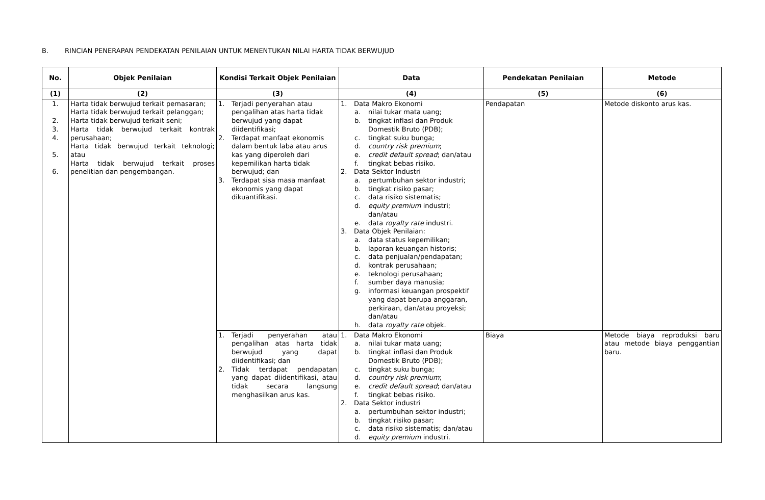B. RINCIAN PENERAPAN PENDEKATAN PENILAIAN UNTUK MENENTUKAN NILAI HARTA TIDAK BERWUJUD
| No. | Objek Penilaian | Kondisi Terkait Objek Penilaian | Data | Pendekatan Penilaian | Metode |
| --- | --- | --- | --- | --- | --- |
| (1) | (2) | (3) | (4) | (5) | (6) |
| 1. 2. 3. 4. 5. 6. | Harta tidak berwujud terkait pemasaran; Harta tidak berwujud terkait pelanggan; Harta tidak berwujud terkait seni; Harta tidak berwujud terkait kontrak perusahaan; Harta tidak berwujud terkait teknologi; atau Harta tidak berwujud terkait proses penelitian dan pengembangan. | 1. Terjadi penyerahan atau pengalihan atas harta tidak berwujud yang dapat diidentifikasi; 2. Terdapat manfaat ekonomis dalam bentuk laba atau arus kas yang diperoleh dari kepemilikan harta tidak berwujud; dan 3. Terdapat sisa masa manfaat ekonomis yang dapat dikuantifikasi. | 1. Data Makro Ekonomi a. nilai tukar mata uang; b. tingkat inflasi dan Produk Domestik Bruto (PDB); c. tingkat suku bunga; d. country risk premium ; e. credit default spread ; dan/atau f. tingkat bebas risiko. 2. Data Sektor Industri a. pertumbuhan sektor industri; b. tingkat risiko pasar; c. data risiko sistematis; d. equity premium industri; dan/atau e. data royalty rate industri. 3. Data Objek Penilaian: a. data status kepemilikan; b. laporan keuangan historis; c. data penjualan/pendapatan; d. kontrak perusahaan; e. teknologi perusahaan; f. sumber daya manusia; g. informasi keuangan prospektif yang dapat berupa anggaran, perkiraan, dan/atau proyeksi; dan/atau h. data royalty rate objek. | Pendapatan | Metode diskonto arus kas. |
| | | 1. Terjadi penyerahan atau pengalihan atas harta tidak berwujud yang dapat diidentifikasi; dan 2. Tidak terdapat pendapatan yang dapat diidentifikasi, atau tidak secara langsung menghasilkan arus kas. | 1. Data Makro Ekonomi a. nilai tukar mata uang; b. tingkat inflasi dan Produk Domestik Bruto (PDB); c. tingkat suku bunga; d. country risk premium ; e. credit default spread ; dan/atau f. tingkat bebas risiko. 2. Data Sektor industri a. pertumbuhan sektor industri; b. tingkat risiko pasar; c. data risiko sistematis; dan/atau d. equity premium industri. | Biaya | Metode biaya reproduksi baru atau metode biaya penggantian baru. |